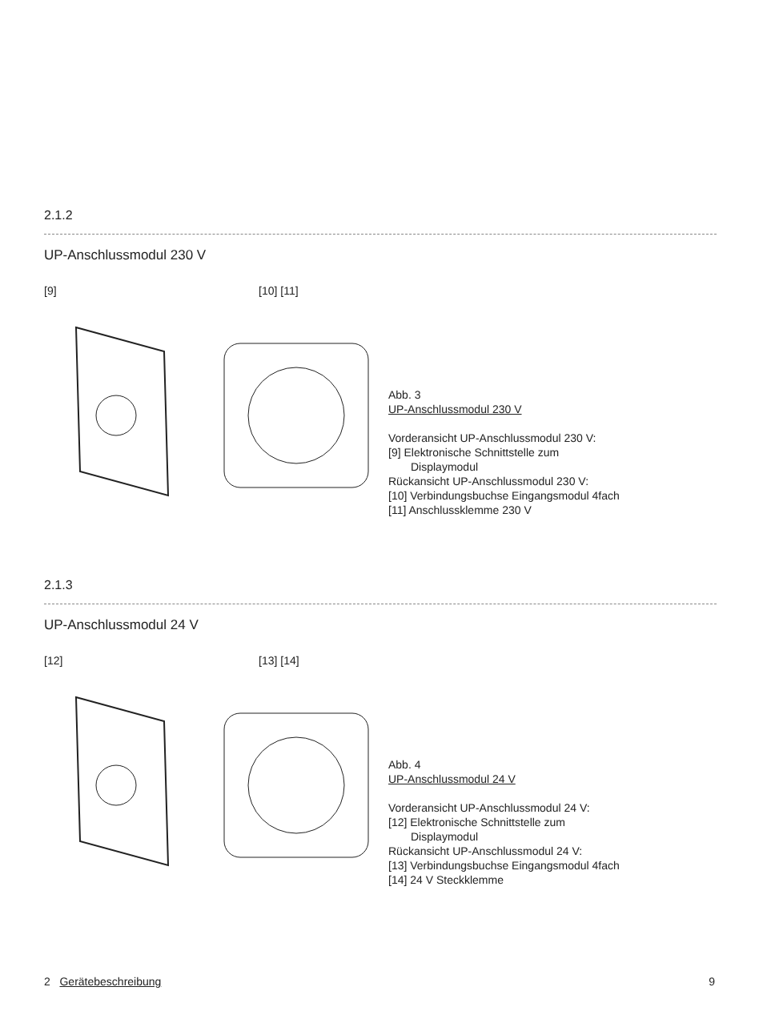2.1.2
UP-Anschlussmodul 230 V
[9] [10] [11]
Abb. 3
UP-Anschlussmodul 230 V
Vorderansicht UP-Anschlussmodul 230 V:
[9] Elektronische Schnittstelle zum
Displaymodul
Rückansicht UP-Anschlussmodul 230 V:
[10] Verbindungsbuchse Eingangsmodul 4fach
[11] Anschlussklemme 230 V
2.1.3
UP-Anschlussmodul 24 V
[12] [13] [14]
Abb. 4
UP-Anschlussmodul 24 V
Vorderansicht UP-Anschlussmodul 24 V:
[12] Elektronische Schnittstelle zum
Displaymodul
Rückansicht UP-Anschlussmodul 24 V:
[13] Verbindungsbuchse Eingangsmodul 4fach
[14] 24 V Steckklemme
2 Gerätebeschreibung 9